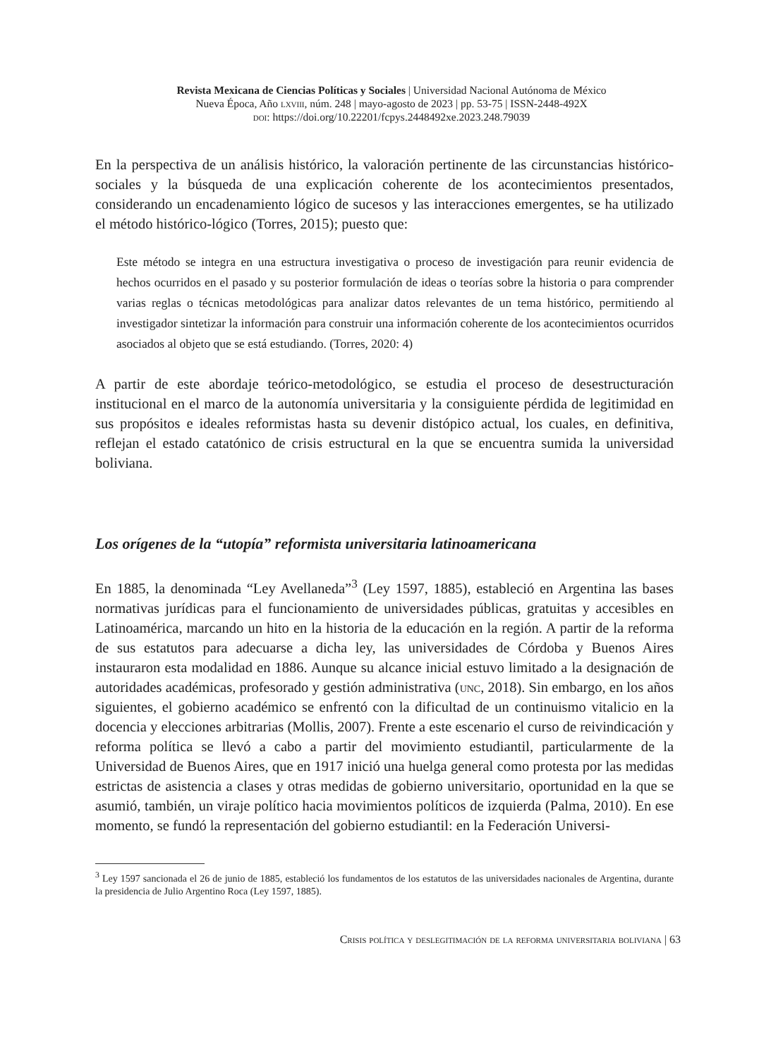Revista Mexicana de Ciencias Políticas y Sociales | Universidad Nacional Autónoma de México
Nueva Época, Año lxviii, núm. 248 | mayo-agosto de 2023 | pp. 53-75 | ISSN-2448-492X
doi: https://doi.org/10.22201/fcpys.2448492xe.2023.248.79039
En la perspectiva de un análisis histórico, la valoración pertinente de las circunstancias histórico-sociales y la búsqueda de una explicación coherente de los acontecimientos presentados, considerando un encadenamiento lógico de sucesos y las interacciones emergentes, se ha utilizado el método histórico-lógico (Torres, 2015); puesto que:
Este método se integra en una estructura investigativa o proceso de investigación para reunir evidencia de hechos ocurridos en el pasado y su posterior formulación de ideas o teorías sobre la historia o para comprender varias reglas o técnicas metodológicas para analizar datos relevantes de un tema histórico, permitiendo al investigador sintetizar la información para construir una información coherente de los acontecimientos ocurridos asociados al objeto que se está estudiando. (Torres, 2020: 4)
A partir de este abordaje teórico-metodológico, se estudia el proceso de desestructuración institucional en el marco de la autonomía universitaria y la consiguiente pérdida de legitimidad en sus propósitos e ideales reformistas hasta su devenir distópico actual, los cuales, en definitiva, reflejan el estado catatónico de crisis estructural en la que se encuentra sumida la universidad boliviana.
Los orígenes de la “utopía” reformista universitaria latinoamericana
En 1885, la denominada “Ley Avellaneda”<sup>3</sup> (Ley 1597, 1885), estableció en Argentina las bases normativas jurídicas para el funcionamiento de universidades públicas, gratuitas y accesibles en Latinoamérica, marcando un hito en la historia de la educación en la región. A partir de la reforma de sus estatutos para adecuarse a dicha ley, las universidades de Córdoba y Buenos Aires instauraron esta modalidad en 1886. Aunque su alcance inicial estuvo limitado a la designación de autoridades académicas, profesorado y gestión administrativa (unc, 2018). Sin embargo, en los años siguientes, el gobierno académico se enfrentó con la dificultad de un continuismo vitalicio en la docencia y elecciones arbitrarias (Mollis, 2007). Frente a este escenario el curso de reivindicación y reforma política se llevó a cabo a partir del movimiento estudiantil, particularmente de la Universidad de Buenos Aires, que en 1917 inició una huelga general como protesta por las medidas estrictas de asistencia a clases y otras medidas de gobierno universitario, oportunidad en la que se asumió, también, un viraje político hacia movimientos políticos de izquierda (Palma, 2010). En ese momento, se fundó la representación del gobierno estudiantil: en la Federación Universi-
<sup>3</sup> Ley 1597 sancionada el 26 de junio de 1885, estableció los fundamentos de los estatutos de las universidades nacionales de Argentina, durante la presidencia de Julio Argentino Roca (Ley 1597, 1885).
Crisis política y deslegitimación de la reforma universitaria boliviana | 63